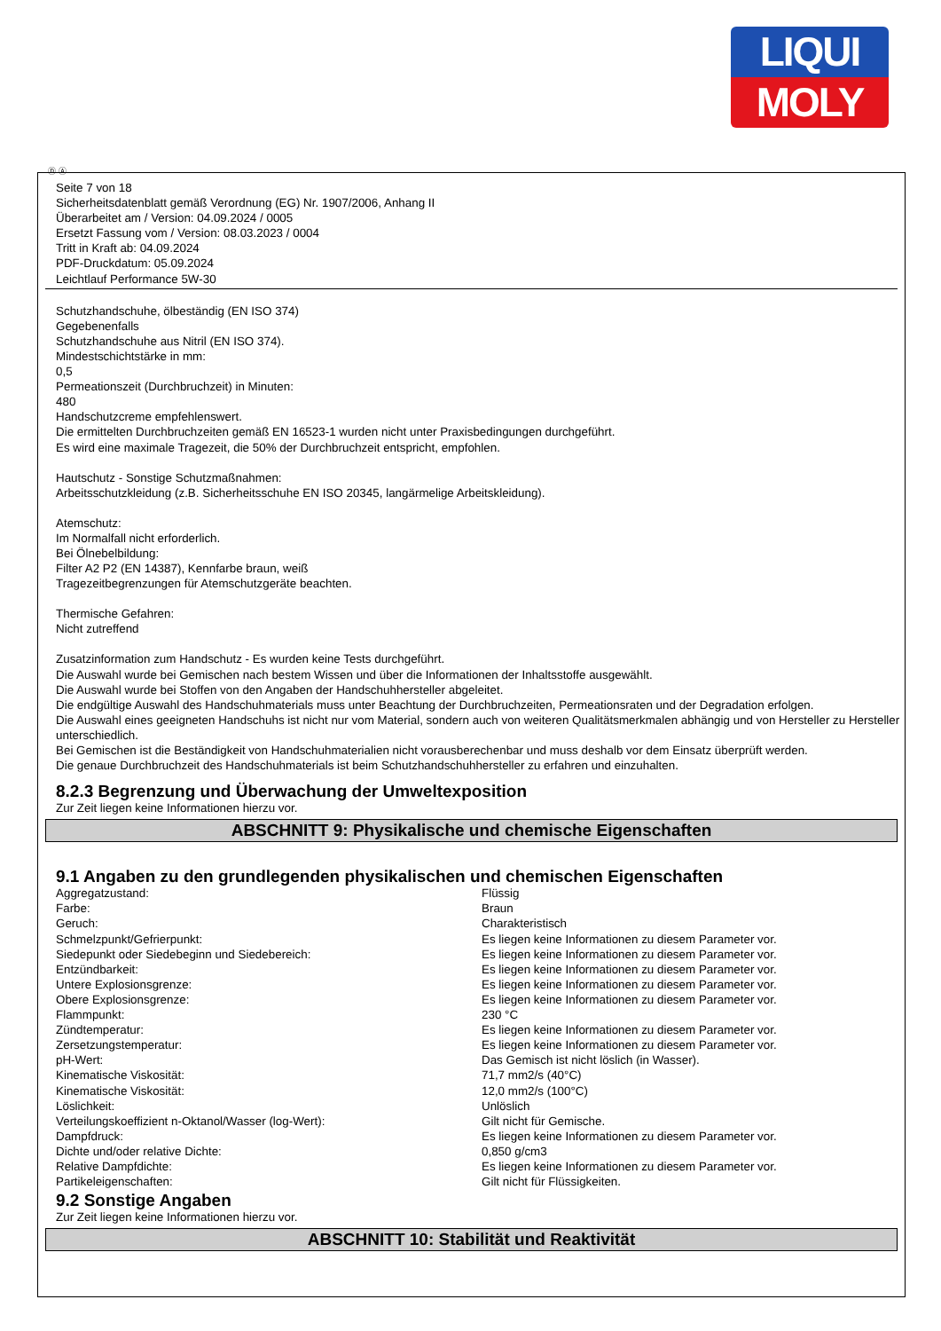LIQUI
MOLY
Ⓓ Ⓐ
Seite 7 von 18
Sicherheitsdatenblatt gemäß Verordnung (EG) Nr. 1907/2006, Anhang II
Überarbeitet am / Version: 04.09.2024 / 0005
Ersetzt Fassung vom / Version: 08.03.2023 / 0004
Tritt in Kraft ab: 04.09.2024
PDF-Druckdatum: 05.09.2024
Leichtlauf Performance 5W-30
Schutzhandschuhe, ölbeständig (EN ISO 374)
Gegebenenfalls
Schutzhandschuhe aus Nitril (EN ISO 374).
Mindestschichtstärke in mm:
0,5
Permeationszeit (Durchbruchzeit) in Minuten:
480
Handschutzcreme empfehlenswert.
Die ermittelten Durchbruchzeiten gemäß EN 16523-1 wurden nicht unter Praxisbedingungen durchgeführt.
Es wird eine maximale Tragezeit, die 50% der Durchbruchzeit entspricht, empfohlen.
Hautschutz - Sonstige Schutzmaßnahmen:
Arbeitsschutzkleidung (z.B. Sicherheitsschuhe EN ISO 20345, langärmelige Arbeitskleidung).
Atemschutz:
Im Normalfall nicht erforderlich.
Bei Ölnebelbildung:
Filter A2 P2 (EN 14387), Kennfarbe braun, weiß
Tragezeitbegrenzungen für Atemschutzgeräte beachten.
Thermische Gefahren:
Nicht zutreffend
Zusatzinformation zum Handschutz - Es wurden keine Tests durchgeführt.
Die Auswahl wurde bei Gemischen nach bestem Wissen und über die Informationen der Inhaltsstoffe ausgewählt.
Die Auswahl wurde bei Stoffen von den Angaben der Handschuhhersteller abgeleitet.
Die endgültige Auswahl des Handschuhmaterials muss unter Beachtung der Durchbruchzeiten, Permeationsraten und der Degradation erfolgen.
Die Auswahl eines geeigneten Handschuhs ist nicht nur vom Material, sondern auch von weiteren Qualitätsmerkmalen abhängig und von Hersteller zu Hersteller unterschiedlich.
Bei Gemischen ist die Beständigkeit von Handschuhmaterialien nicht vorausberechenbar und muss deshalb vor dem Einsatz überprüft werden.
Die genaue Durchbruchzeit des Handschuhmaterials ist beim Schutzhandschuhhersteller zu erfahren und einzuhalten.
8.2.3 Begrenzung und Überwachung der Umweltexposition
Zur Zeit liegen keine Informationen hierzu vor.
ABSCHNITT 9: Physikalische und chemische Eigenschaften
9.1 Angaben zu den grundlegenden physikalischen und chemischen Eigenschaften
| Aggregatzustand: | Flüssig |
| Farbe: | Braun |
| Geruch: | Charakteristisch |
| Schmelzpunkt/Gefrierpunkt: | Es liegen keine Informationen zu diesem Parameter vor. |
| Siedepunkt oder Siedebeginn und Siedebereich: | Es liegen keine Informationen zu diesem Parameter vor. |
| Entzündbarkeit: | Es liegen keine Informationen zu diesem Parameter vor. |
| Untere Explosionsgrenze: | Es liegen keine Informationen zu diesem Parameter vor. |
| Obere Explosionsgrenze: | Es liegen keine Informationen zu diesem Parameter vor. |
| Flammpunkt: | 230 °C |
| Zündtemperatur: | Es liegen keine Informationen zu diesem Parameter vor. |
| Zersetzungstemperatur: | Es liegen keine Informationen zu diesem Parameter vor. |
| pH-Wert: | Das Gemisch ist nicht löslich (in Wasser). |
| Kinematische Viskosität: | 71,7 mm2/s (40°C) |
| Kinematische Viskosität: | 12,0 mm2/s (100°C) |
| Löslichkeit: | Unlöslich |
| Verteilungskoeffizient n-Oktanol/Wasser (log-Wert): | Gilt nicht für Gemische. |
| Dampfdruck: | Es liegen keine Informationen zu diesem Parameter vor. |
| Dichte und/oder relative Dichte: | 0,850 g/cm3 |
| Relative Dampfdichte: | Es liegen keine Informationen zu diesem Parameter vor. |
| Partikeleigenschaften: | Gilt nicht für Flüssigkeiten. |
9.2 Sonstige Angaben
Zur Zeit liegen keine Informationen hierzu vor.
ABSCHNITT 10: Stabilität und Reaktivität